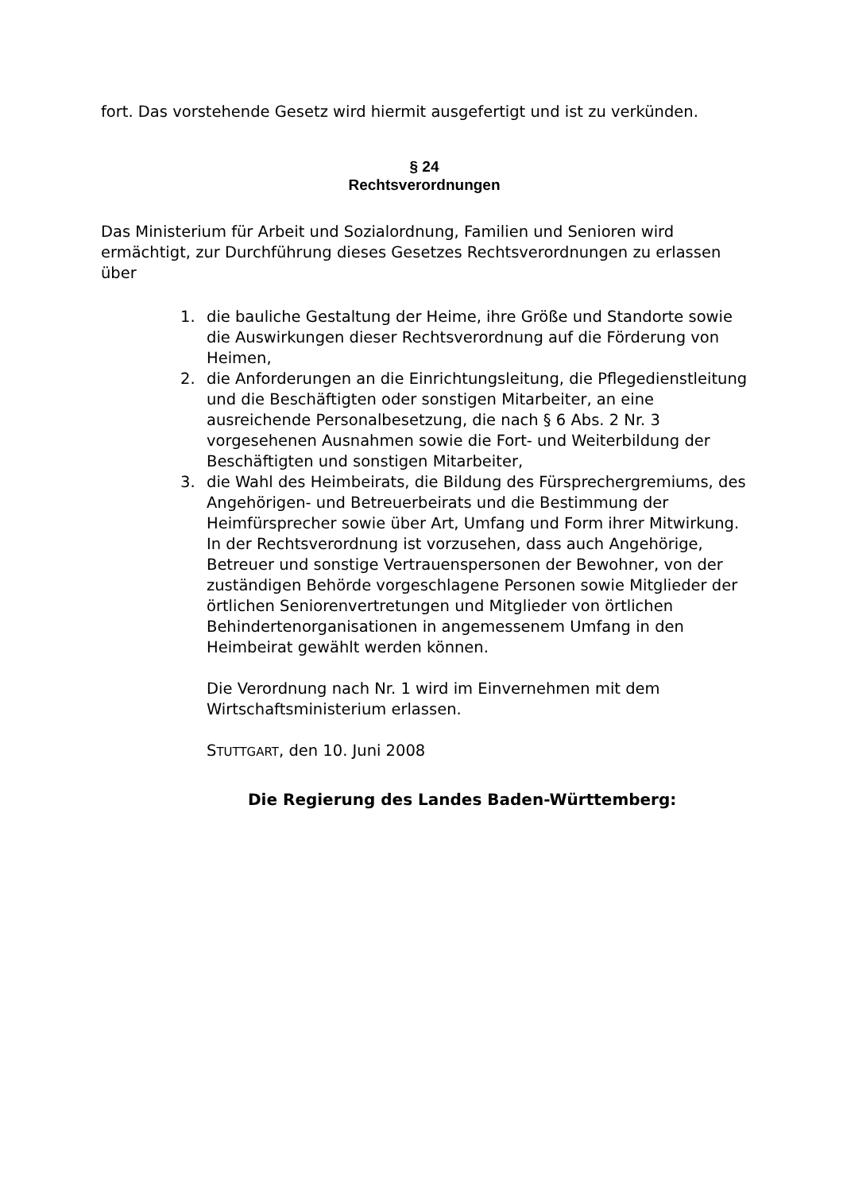fort. Das vorstehende Gesetz wird hiermit ausgefertigt und ist zu verkünden.
§ 24
Rechtsverordnungen
Das Ministerium für Arbeit und Sozialordnung, Familien und Senioren wird ermächtigt, zur Durchführung dieses Gesetzes Rechtsverordnungen zu erlassen über
1. die bauliche Gestaltung der Heime, ihre Größe und Standorte sowie die Auswirkungen dieser Rechtsverordnung auf die Förderung von Heimen,
2. die Anforderungen an die Einrichtungsleitung, die Pflegedienstleitung und die Beschäftigten oder sonstigen Mitarbeiter, an eine ausreichende Personalbesetzung, die nach § 6 Abs. 2 Nr. 3 vorgesehenen Ausnahmen sowie die Fort- und Weiterbildung der Beschäftigten und sonstigen Mitarbeiter,
3. die Wahl des Heimbeirats, die Bildung des Fürsprechergremiums, des Angehörigen- und Betreuerbeirats und die Bestimmung der Heimfürsprecher sowie über Art, Umfang und Form ihrer Mitwirkung. In der Rechtsverordnung ist vorzusehen, dass auch Angehörige, Betreuer und sonstige Vertrauenspersonen der Bewohner, von der zuständigen Behörde vorgeschlagene Personen sowie Mitglieder der örtlichen Seniorenvertretungen und Mitglieder von örtlichen Behindertenorganisationen in angemessenem Umfang in den Heimbeirat gewählt werden können.
Die Verordnung nach Nr. 1 wird im Einvernehmen mit dem Wirtschaftsministerium erlassen.
STUTTGART, den 10. Juni 2008
Die Regierung des Landes Baden-Württemberg: